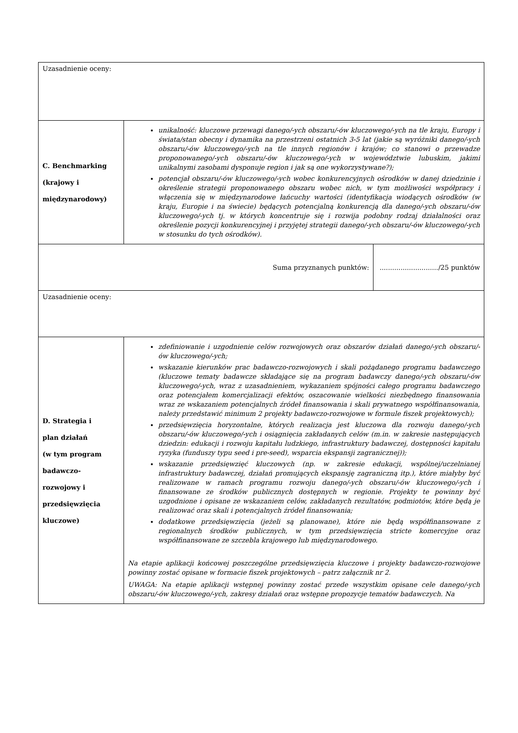| Uzasadnienie oceny: | | |
| C. Benchmarking (krajowy i międzynarodowy) | unikalność: kluczowe przewagi danego/-ych obszaru/-ów kluczowego/-ych na tle kraju, Europy i świata/stan obecny i dynamika na przestrzeni ostatnich 3-5 lat (jakie są wyróżniki danego/-ych obszaru/-ów kluczowego/-ych na tle innych regionów i krajów; co stanowi o przewadze proponowanego/-ych obszaru/-ów kluczowego/-ych w województwie lubuskim, jakimi unikalnymi zasobami dysponuje region i jak są one wykorzystywane?); potencjał obszaru/-ów kluczowego/-ych wobec konkurencyjnych ośrodków w danej dziedzinie i określenie strategii proponowanego obszaru wobec nich, w tym możliwości współpracy i włączenia się w międzynarodowe łańcuchy wartości (identyfikacja wiodących ośrodków (w kraju, Europie i na świecie) będących potencjalną konkurencją dla danego/-ych obszaru/-ów kluczowego/-ych tj. w których koncentruje się i rozwija podobny rodzaj działalności oraz określenie pozycji konkurencyjnej i przyjętej strategii danego/-ych obszaru/-ów kluczowego/-ych w stosunku do tych ośrodków). | |
| Suma przyznanych punktów: | | ............................/25 punktów |
| Uzasadnienie oceny: | | |
| D. Strategia i plan działań (w tym program badawczo- rozwojowy i przedsięwzięcia kluczowe) | zdefiniowanie i uzgodnienie celów rozwojowych oraz obszarów działań danego/-ych obszaru/-ów kluczowego/-ych; wskazanie kierunków prac badawczo-rozwojowych i skali pożądanego programu badawczego (kluczowe tematy badawcze składające się na program badawczy danego/-ych obszaru/-ów kluczowego/-ych, wraz z uzasadnieniem, wykazaniem spójności całego programu badawczego oraz potencjałem komercjalizacji efektów, oszacowanie wielkości niezbędnego finansowania wraz ze wskazaniem potencjalnych źródeł finansowania i skali prywatnego współfinansowania, należy przedstawić minimum 2 projekty badawczo-rozwojowe w formule fiszek projektowych); przedsięwzięcia horyzontalne, których realizacja jest kluczowa dla rozwoju danego/-ych obszaru/-ów kluczowego/-ych i osiągnięcia zakładanych celów (m.in. w zakresie następujących dziedzin: edukacji i rozwoju kapitału ludzkiego, infrastruktury badawczej, dostępności kapitału ryzyka (funduszy typu seed i pre-seed), wsparcia ekspansji zagranicznej)); wskazanie przedsięwzięć kluczowych (np. w zakresie edukacji, wspólnej/uczelnianej infrastruktury badawczej, działań promujących ekspansję zagraniczną itp.), które miałyby być realizowane w ramach programu rozwoju danego/-ych obszaru/-ów kluczowego/-ych i finansowane ze środków publicznych dostępnych w regionie. Projekty te powinny być uzgodnione i opisane ze wskazaniem celów, zakładanych rezultatów, podmiotów, które będą je realizować oraz skali i potencjalnych źródeł finansowania; dodatkowe przedsięwzięcia (jeżeli są planowane), które nie będą współfinansowane z regionalnych środków publicznych, w tym przedsięwzięcia stricte komercyjne oraz współfinansowane ze szczebla krajowego lub międzynarodowego. Na etapie aplikacji końcowej poszczególne przedsięwzięcia kluczowe i projekty badawczo-rozwojowe powinny zostać opisane w formacie fiszek projektowych – patrz załącznik nr 2. UWAGA: Na etapie aplikacji wstępnej powinny zostać przede wszystkim opisane cele danego/-ych obszaru/-ów kluczowego/-ych, zakresy działań oraz wstępne propozycje tematów badawczych. Na | |